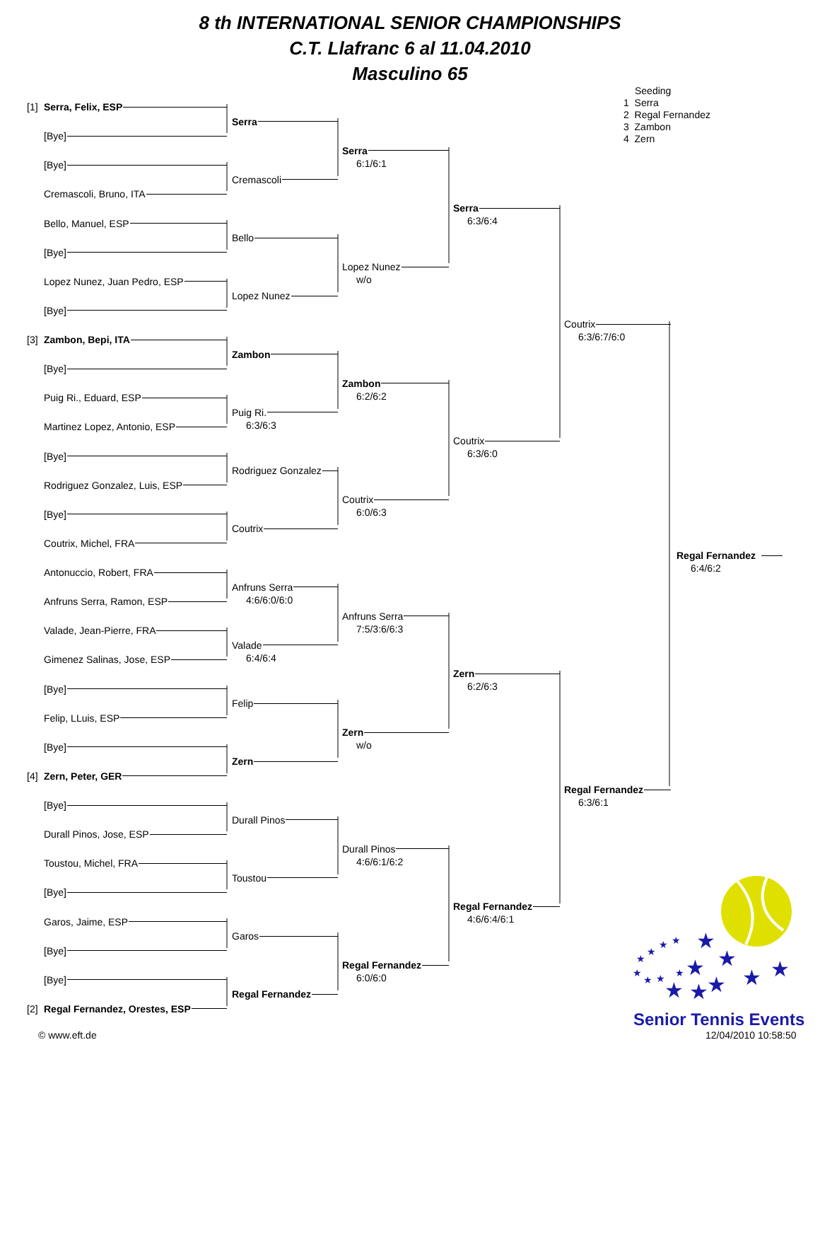8 th INTERNATIONAL SENIOR CHAMPIONSHIPS
C.T. Llafranc 6 al 11.04.2010
Masculino 65
Seeding
1 Serra
2 Regal Fernandez
3 Zambon
4 Zern
[1] Serra, Felix, ESP
[Bye]
[Bye]
Cremascoli, Bruno, ITA
Bello, Manuel, ESP
[Bye]
Lopez Nunez, Juan Pedro, ESP
[Bye]
[3] Zambon, Bepi, ITA
[Bye]
Puig Ri., Eduard, ESP
Martinez Lopez, Antonio, ESP
[Bye]
Rodriguez Gonzalez, Luis, ESP
[Bye]
Coutrix, Michel, FRA
Antonuccio, Robert, FRA
Anfruns Serra, Ramon, ESP
Valade, Jean-Pierre, FRA
Gimenez Salinas, Jose, ESP
[Bye]
Felip, LLuis, ESP
[Bye]
[4] Zern, Peter, GER
[Bye]
Durall Pinos, Jose, ESP
Toustou, Michel, FRA
[Bye]
Garos, Jaime, ESP
[Bye]
[Bye]
[2] Regal Fernandez, Orestes, ESP
Serra
Cremascoli
Bello
Lopez Nunez
Zambon
Puig Ri.
6:3/6:3
Rodriguez Gonzalez
Coutrix
Anfruns Serra
4:6/6:0/6:0
Valade
6:4/6:4
Felip
Zern
Durall Pinos
Toustou
Garos
Regal Fernandez
Serra
6:1/6:1
Lopez Nunez
w/o
Zambon
6:2/6:2
Coutrix
6:0/6:3
Anfruns Serra
7:5/3:6/6:3
Zern
w/o
Durall Pinos
4:6/6:1/6:2
Regal Fernandez
6:0/6:0
Serra
6:3/6:4
Coutrix
6:3/6:0
Zern
6:2/6:3
Regal Fernandez
4:6/6:4/6:1
Coutrix
6:3/6:7/6:0
Regal Fernandez
6:3/6:1
Regal Fernandez
6:4/6:2
★
★
★
★
★
★
★
★
★
★
★
★
★
★
★
★
Senior Tennis Events
© www.eft.de 12/04/2010 10:58:50